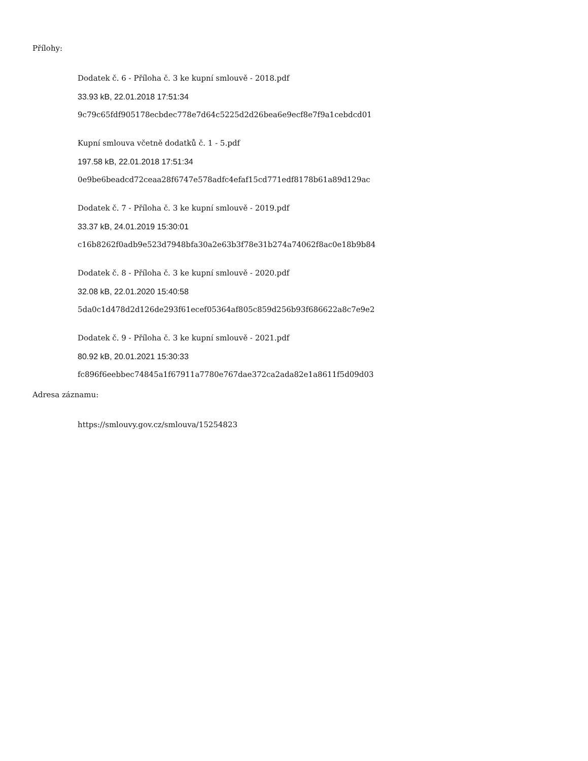Přílohy:
Dodatek č. 6 - Příloha č. 3 ke kupní smlouvě - 2018.pdf
33.93 kB, 22.01.2018 17:51:34
9c79c65fdf905178ecbdec778e7d64c5225d2d26bea6e9ecf8e7f9a1cebdcd01
Kupní smlouva včetně dodatků č. 1 - 5.pdf
197.58 kB, 22.01.2018 17:51:34
0e9be6beadcd72ceaa28f6747e578adfc4efaf15cd771edf8178b61a89d129ac
Dodatek č. 7 - Příloha č. 3 ke kupní smlouvě - 2019.pdf
33.37 kB, 24.01.2019 15:30:01
c16b8262f0adb9e523d7948bfa30a2e63b3f78e31b274a74062f8ac0e18b9b84
Dodatek č. 8 - Příloha č. 3 ke kupní smlouvě - 2020.pdf
32.08 kB, 22.01.2020 15:40:58
5da0c1d478d2d126de293f61ecef05364af805c859d256b93f686622a8c7e9e2
Dodatek č. 9 - Příloha č. 3 ke kupní smlouvě - 2021.pdf
80.92 kB, 20.01.2021 15:30:33
fc896f6eebbec74845a1f67911a7780e767dae372ca2ada82e1a8611f5d09d03
Adresa záznamu:
https://smlouvy.gov.cz/smlouva/15254823